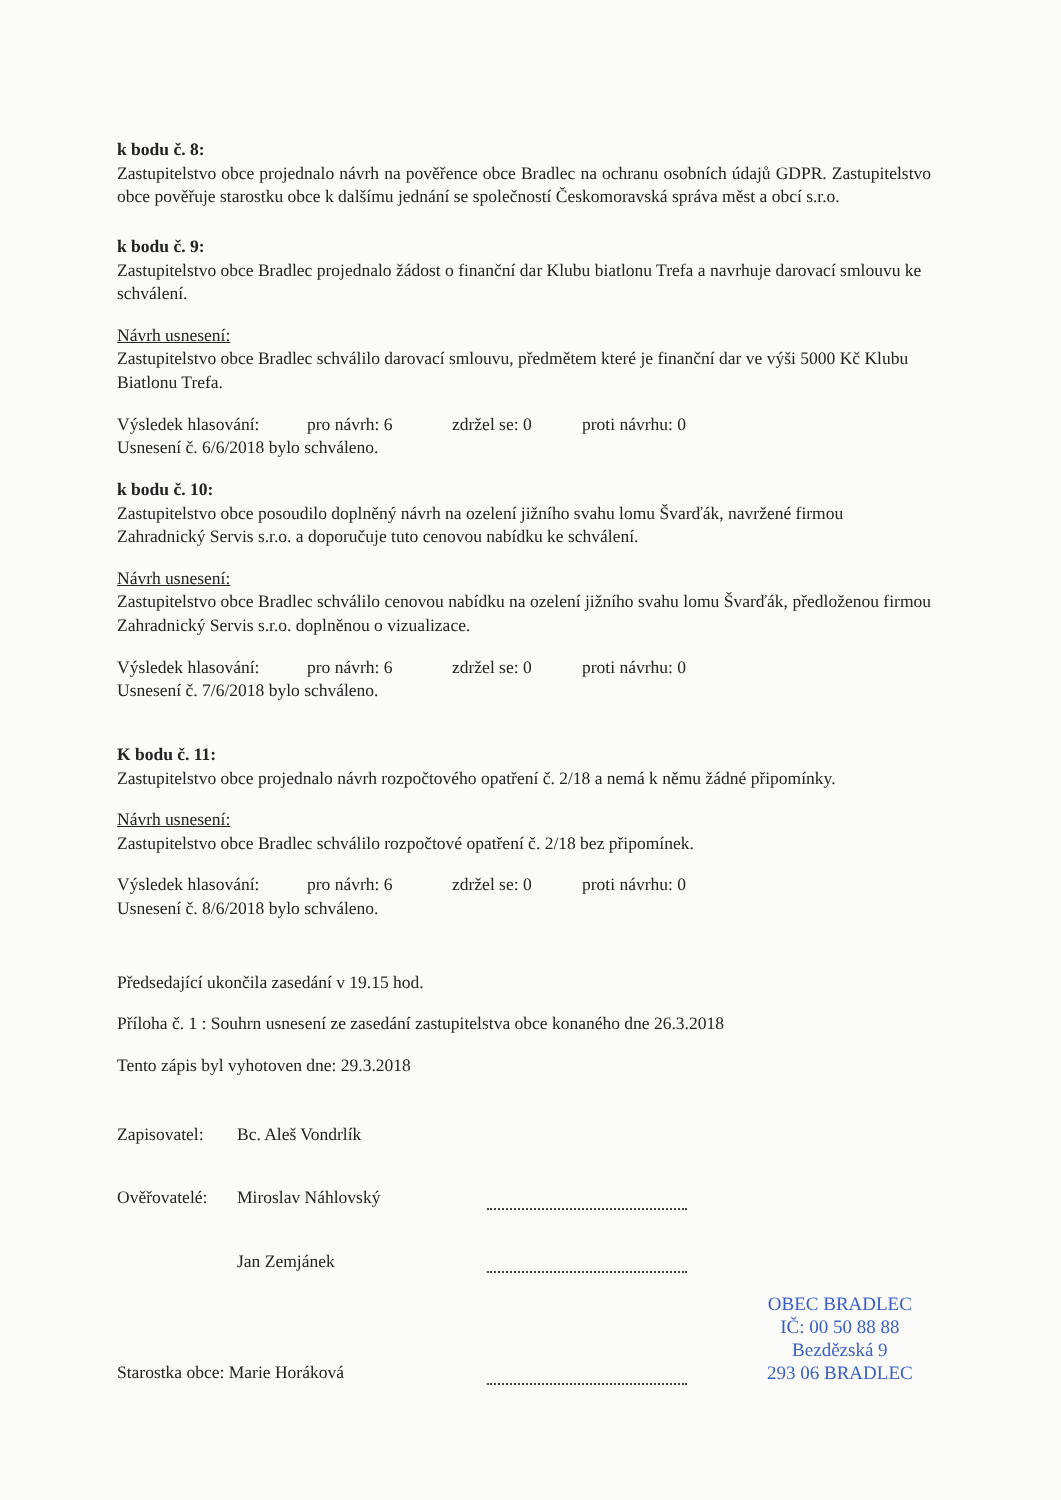k bodu č. 8:
Zastupitelstvo obce projednalo návrh na pověřence obce Bradlec na ochranu osobních údajů GDPR. Zastupitelstvo obce pověřuje starostku obce k dalšímu jednání se společností Českomoravská správa měst a obcí s.r.o.
k bodu č. 9:
Zastupitelstvo obce Bradlec projednalo žádost o finanční dar Klubu biatlonu Trefa a navrhuje darovací smlouvu ke schválení.
Návrh usnesení:
Zastupitelstvo obce Bradlec schválilo darovací smlouvu, předmětem které je finanční dar ve výši 5000 Kč Klubu Biatlonu Trefa.
Výsledek hlasování: pro návrh: 6 zdržel se: 0 proti návrhu: 0
Usnesení č. 6/6/2018 bylo schváleno.
k bodu č. 10:
Zastupitelstvo obce posoudilo doplněný návrh na ozelení jižního svahu lomu Švarďák, navržené firmou Zahradnický Servis s.r.o. a doporučuje tuto cenovou nabídku ke schválení.
Návrh usnesení:
Zastupitelstvo obce Bradlec schválilo cenovou nabídku na ozelení jižního svahu lomu Švarďák, předloženou firmou Zahradnický Servis s.r.o. doplněnou o vizualizace.
Výsledek hlasování: pro návrh: 6 zdržel se: 0 proti návrhu: 0
Usnesení č. 7/6/2018 bylo schváleno.
K bodu č. 11:
Zastupitelstvo obce projednalo návrh rozpočtového opatření č. 2/18 a nemá k němu žádné připomínky.
Návrh usnesení:
Zastupitelstvo obce Bradlec schválilo rozpočtové opatření č. 2/18 bez připomínek.
Výsledek hlasování: pro návrh: 6 zdržel se: 0 proti návrhu: 0
Usnesení č. 8/6/2018 bylo schváleno.
Předsedající ukončila zasedání v 19.15 hod.
Příloha č. 1 : Souhrn usnesení ze zasedání zastupitelstva obce konaného dne 26.3.2018
Tento zápis byl vyhotoven dne: 29.3.2018
Zapisovatel: Bc. Aleš Vondrlík
Ověřovatelé: Miroslav Náhlovský
Jan Zemjánek
Starostka obce: Marie Horáková
OBEC BRADLEC
IČ: 00 50 88 88
Bezdězská 9
293 06 BRADLEC